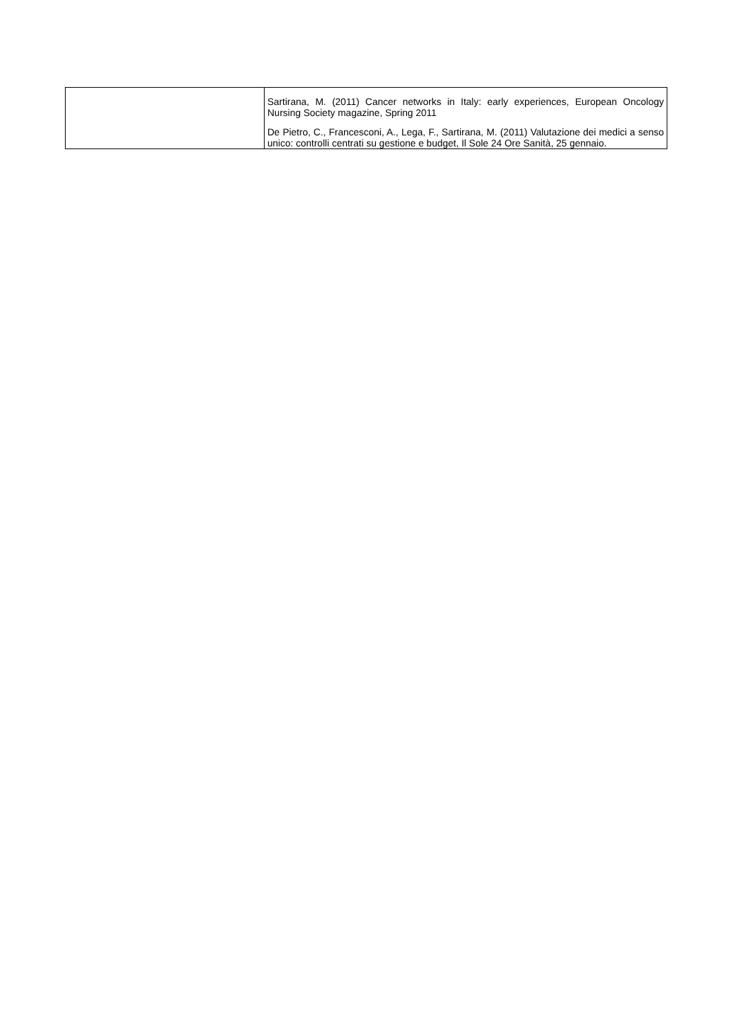| | Sartirana, M. (2011) Cancer networks in Italy: early experiences, European Oncology Nursing Society magazine, Spring 2011 De Pietro, C., Francesconi, A., Lega, F., Sartirana, M. (2011) Valutazione dei medici a senso unico: controlli centrati su gestione e budget, Il Sole 24 Ore Sanità, 25 gennaio. |